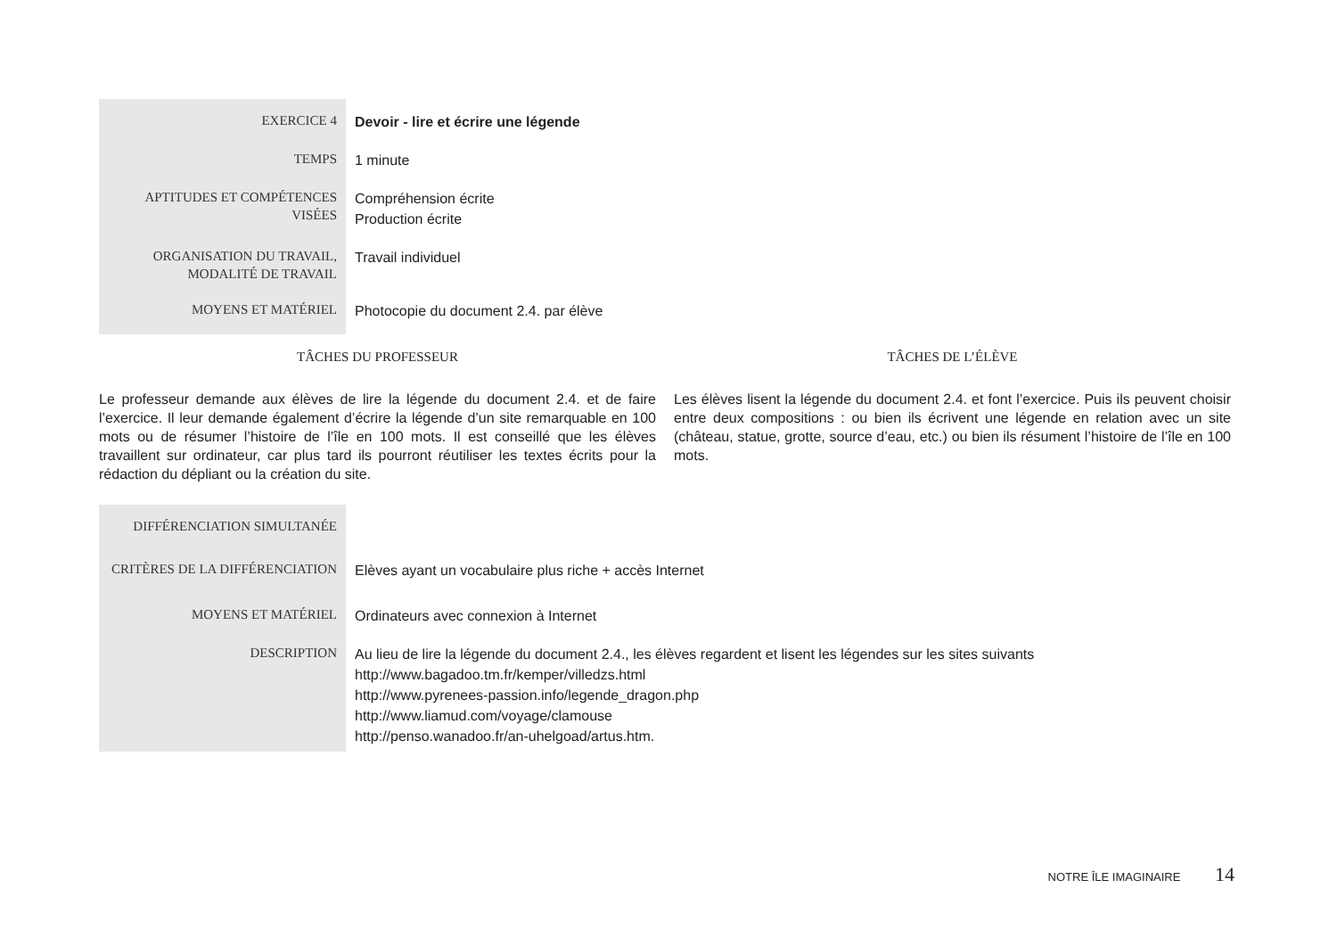| EXERCICE 4 | Devoir - lire et écrire une légende |
| TEMPS | 1 minute |
| APTITUDES ET COMPÉTENCES VISÉES | Compréhension écrite Production écrite |
| ORGANISATION DU TRAVAIL, MODALITÉ DE TRAVAIL | Travail individuel |
| MOYENS ET MATÉRIEL | Photocopie du document 2.4. par élève |
TÂCHES DU PROFESSEUR
Le professeur demande aux élèves de lire la légende du document 2.4. et de faire l’exercice. Il leur demande également d’écrire la légende d’un site remarquable en 100 mots ou de résumer l’histoire de l’île en 100 mots. Il est conseillé que les élèves travaillent sur ordinateur, car plus tard ils pourront réutiliser les textes écrits pour la rédaction du dépliant ou la création du site.
TÂCHES DE L’ÉLÈVE
Les élèves lisent la légende du document 2.4. et font l’exercice. Puis ils peuvent choisir entre deux compositions : ou bien ils écrivent une légende en relation avec un site (château, statue, grotte, source d’eau, etc.) ou bien ils résument l’histoire de l’île en 100 mots.
| DIFFÉRENCIATION SIMULTANÉE | |
| CRITÈRES DE LA DIFFÉRENCIATION | Elèves ayant un vocabulaire plus riche + accès Internet |
| MOYENS ET MATÉRIEL | Ordinateurs avec connexion à Internet |
| DESCRIPTION | Au lieu de lire la légende du document 2.4., les élèves regardent et lisent les légendes sur les sites suivants http://www.bagadoo.tm.fr/kemper/villedzs.html http://www.pyrenees-passion.info/legende_dragon.php http://www.liamud.com/voyage/clamouse http://penso.wanadoo.fr/an-uhelgoad/artus.htm. |
NOTRE ÎLE IMAGINAIRE 14